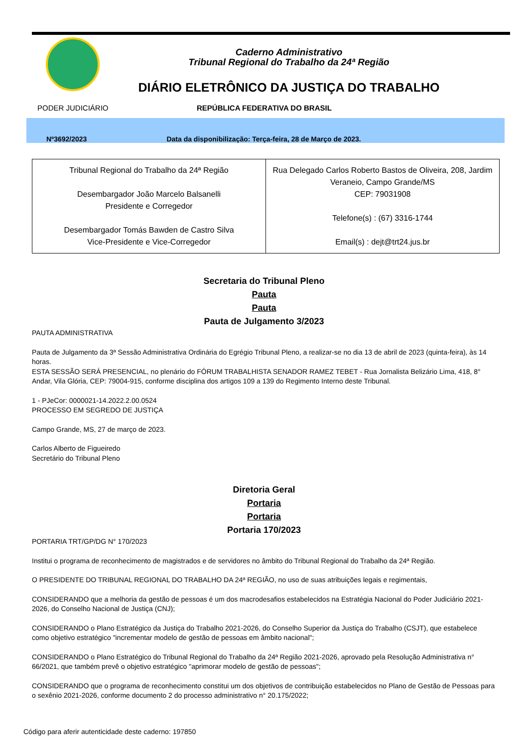Caderno Administrativo
Tribunal Regional do Trabalho da 24ª Região
DIÁRIO ELETRÔNICO DA JUSTIÇA DO TRABALHO
PODER JUDICIÁRIO REPÚBLICA FEDERATIVA DO BRASIL
Nº3692/2023 Data da disponibilização: Terça-feira, 28 de Março de 2023.
| Tribunal Regional do Trabalho da 24ª Região Desembargador João Marcelo Balsanelli Presidente e Corregedor Desembargador Tomás Bawden de Castro Silva Vice-Presidente e Vice-Corregedor | Rua Delegado Carlos Roberto Bastos de Oliveira, 208, Jardim Veraneio, Campo Grande/MS CEP: 79031908 Telefone(s) : (67) 3316-1744 Email(s) : dejt@trt24.jus.br |
Secretaria do Tribunal Pleno
Pauta
Pauta
Pauta de Julgamento 3/2023
PAUTA ADMINISTRATIVA
Pauta de Julgamento da 3ª Sessão Administrativa Ordinária do Egrégio Tribunal Pleno, a realizar-se no dia 13 de abril de 2023 (quinta-feira), às 14 horas.
ESTA SESSÃO SERÁ PRESENCIAL, no plenário do FÓRUM TRABALHISTA SENADOR RAMEZ TEBET - Rua Jornalista Belizário Lima, 418, 8° Andar, Vila Glória, CEP: 79004-915, conforme disciplina dos artigos 109 a 139 do Regimento Interno deste Tribunal.
1 - PJeCor: 0000021-14.2022.2.00.0524
PROCESSO EM SEGREDO DE JUSTIÇA
Campo Grande, MS, 27 de março de 2023.
Carlos Alberto de Figueiredo
Secretário do Tribunal Pleno
Diretoria Geral
Portaria
Portaria
Portaria 170/2023
PORTARIA TRT/GP/DG N° 170/2023
Institui o programa de reconhecimento de magistrados e de servidores no âmbito do Tribunal Regional do Trabalho da 24ª Região.
O PRESIDENTE DO TRIBUNAL REGIONAL DO TRABALHO DA 24ª REGIÃO, no uso de suas atribuições legais e regimentais,
CONSIDERANDO que a melhoria da gestão de pessoas é um dos macrodesafios estabelecidos na Estratégia Nacional do Poder Judiciário 2021-2026, do Conselho Nacional de Justiça (CNJ);
CONSIDERANDO o Plano Estratégico da Justiça do Trabalho 2021-2026, do Conselho Superior da Justiça do Trabalho (CSJT), que estabelece como objetivo estratégico "incrementar modelo de gestão de pessoas em âmbito nacional";
CONSIDERANDO o Plano Estratégico do Tribunal Regional do Trabalho da 24ª Região 2021-2026, aprovado pela Resolução Administrativa n° 66/2021, que também prevê o objetivo estratégico "aprimorar modelo de gestão de pessoas";
CONSIDERANDO que o programa de reconhecimento constitui um dos objetivos de contribuição estabelecidos no Plano de Gestão de Pessoas para o sexênio 2021-2026, conforme documento 2 do processo administrativo n° 20.175/2022;
Código para aferir autenticidade deste caderno: 197850